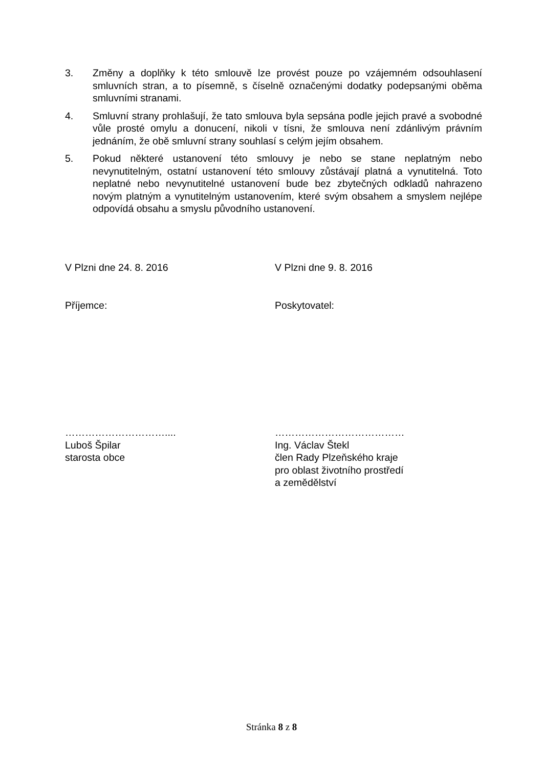3. Změny a doplňky k této smlouvě lze provést pouze po vzájemném odsouhlasení smluvních stran, a to písemně, s číselně označenými dodatky podepsanými oběma smluvními stranami.
4. Smluvní strany prohlašují, že tato smlouva byla sepsána podle jejich pravé a svobodné vůle prosté omylu a donucení, nikoli v tísni, že smlouva není zdánlivým právním jednáním, že obě smluvní strany souhlasí s celým jejím obsahem.
5. Pokud některé ustanovení této smlouvy je nebo se stane neplatným nebo nevynutitelným, ostatní ustanovení této smlouvy zůstávají platná a vynutitelná. Toto neplatné nebo nevynutitelné ustanovení bude bez zbytečných odkladů nahrazeno novým platným a vynutitelným ustanovením, které svým obsahem a smyslem nejlépe odpovídá obsahu a smyslu původního ustanovení.
V Plzni dne 24. 8. 2016 V Plzni dne 9. 8. 2016
Příjemce: Poskytovatel:
…………………………....
Luboš Špilar
starosta obce
…………………………………
Ing. Václav Štekl
člen Rady Plzeňského kraje
pro oblast životního prostředí
a zemědělství
Stránka 8 z 8